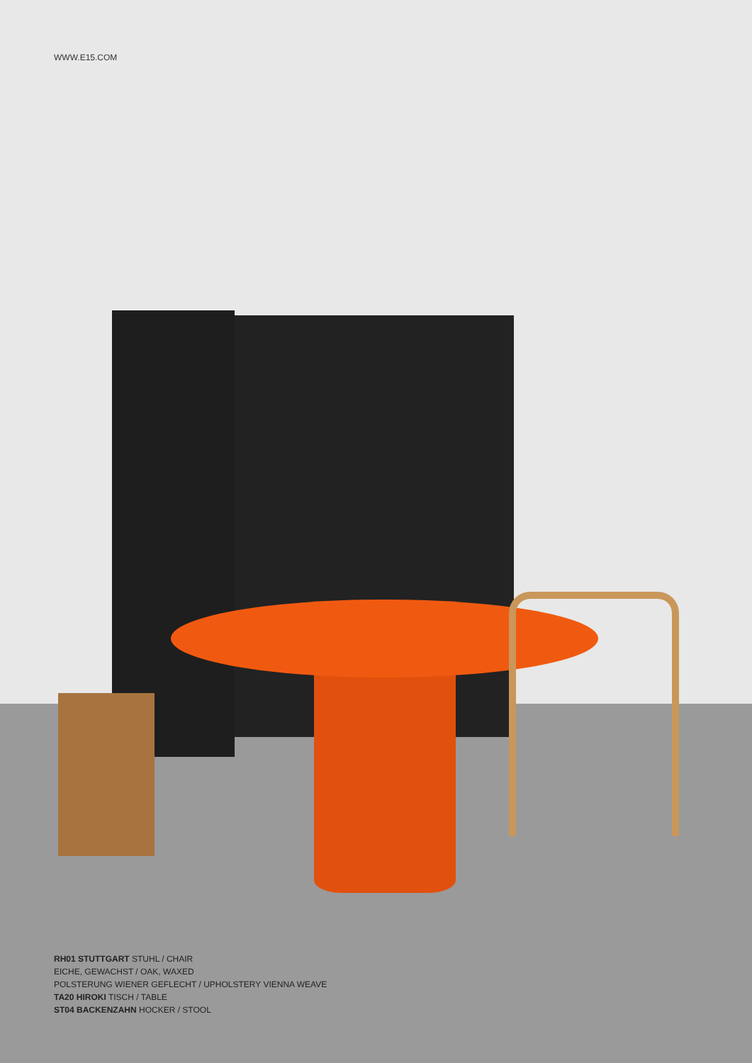WWW.E15.COM
RH01 STUTTGART STUHL / CHAIR
EICHE, GEWACHST / OAK, WAXED
POLSTERUNG WIENER GEFLECHT / UPHOLSTERY VIENNA WEAVE
TA20 HIROKI TISCH / TABLE
ST04 BACKENZAHN HOCKER / STOOL